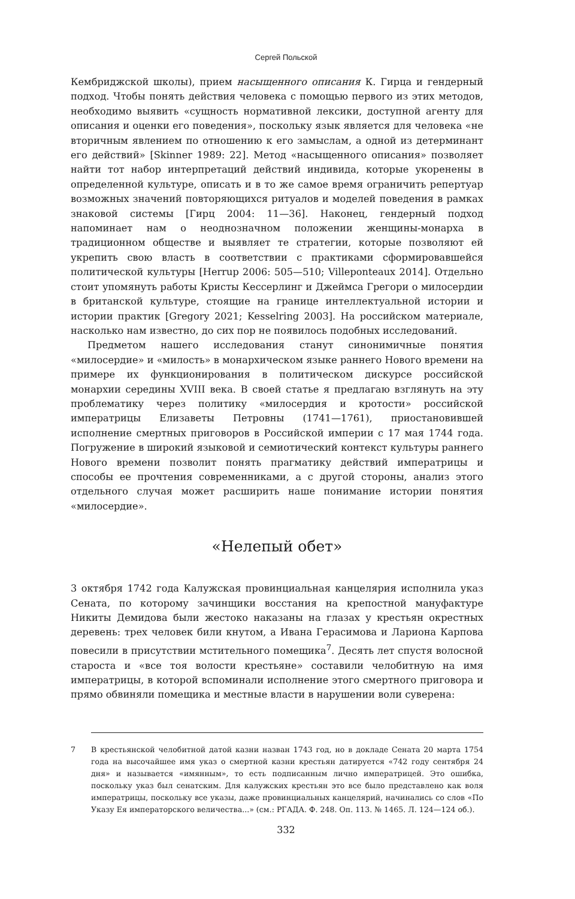Сергей Польской
Кембриджской школы), прием насыщенного описания К. Гирца и гендерный подход. Чтобы понять действия человека с помощью первого из этих методов, необходимо выявить «сущность нормативной лексики, доступной агенту для описания и оценки его поведения», поскольку язык является для человека «не вторичным явлением по отношению к его замыслам, а одной из детерминант его действий» [Skinner 1989: 22]. Метод «насыщенного описания» позволяет найти тот набор интерпретаций действий индивида, которые укоренены в определенной культуре, описать и в то же самое время ограничить репертуар возможных значений повторяющихся ритуалов и моделей поведения в рамках знаковой системы [Гирц 2004: 11—36]. Наконец, гендерный подход напоминает нам о неоднозначном положении женщины-монарха в традиционном обществе и выявляет те стратегии, которые позволяют ей укрепить свою власть в соответствии с практиками сформировавшейся политической культуры [Herrup 2006: 505—510; Villeponteaux 2014]. Отдельно стоит упомянуть работы Кристы Кессерлинг и Джеймса Грегори о милосердии в британской культуре, стоящие на границе интеллектуальной истории и истории практик [Gregory 2021; Kesselring 2003]. На российском материале, насколько нам известно, до сих пор не появилось подобных исследований.
Предметом нашего исследования станут синонимичные понятия «милосердие» и «милость» в монархическом языке раннего Нового времени на примере их функционирования в политическом дискурсе российской монархии середины XVIII века. В своей статье я предлагаю взглянуть на эту проблематику через политику «милосердия и кротости» российской императрицы Елизаветы Петровны (1741—1761), приостановившей исполнение смертных приговоров в Российской империи с 17 мая 1744 года. Погружение в широкий языковой и семиотический контекст культуры раннего Нового времени позволит понять прагматику действий императрицы и способы ее прочтения современниками, а с другой стороны, анализ этого отдельного случая может расширить наше понимание истории понятия «милосердие».
«Нелепый обет»
3 октября 1742 года Калужская провинциальная канцелярия исполнила указ Сената, по которому зачинщики восстания на крепостной мануфактуре Никиты Демидова были жестоко наказаны на глазах у крестьян окрестных деревень: трех человек били кнутом, а Ивана Герасимова и Лариона Карпова повесили в присутствии мстительного помещика<sup>7</sup>. Десять лет спустя волосной староста и «все тоя волости крестьяне» составили челобитную на имя императрицы, в которой вспоминали исполнение этого смертного приговора и прямо обвиняли помещика и местные власти в нарушении воли суверена:
7 В крестьянской челобитной датой казни назван 1743 год, но в докладе Сената 20 марта 1754 года на высочайшее имя указ о смертной казни крестьян датируется «742 году сентября 24 дня» и называется «имянным», то есть подписанным лично императрицей. Это ошибка, поскольку указ был сенатским. Для калужских крестьян это все было представлено как воля императрицы, поскольку все указы, даже провинциальных канцелярий, начинались со слов «По Указу Ея императорского величества...» (см.: РГАДА. Ф. 248. Оп. 113. № 1465. Л. 124—124 об.).
332